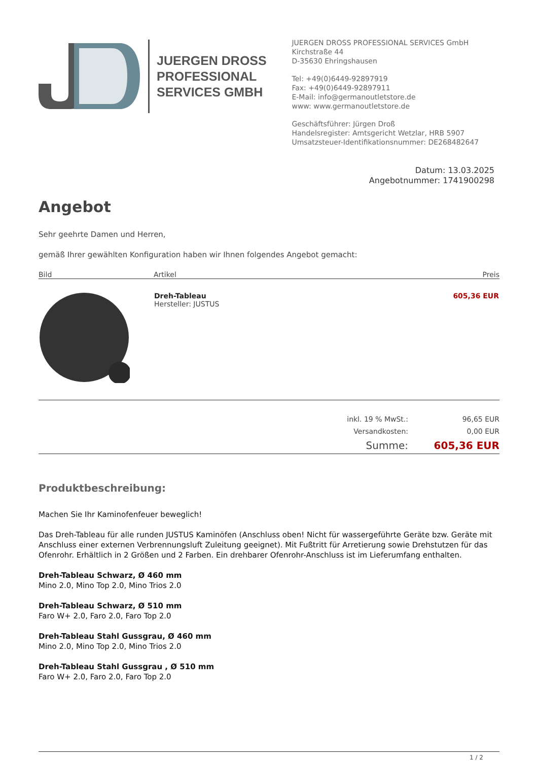JUERGEN DROSS
PROFESSIONAL
SERVICES GMBH
JUERGEN DROSS PROFESSIONAL SERVICES GmbH
Kirchstraße 44
D-35630 Ehringshausen
Tel: +49(0)6449-92897919
Fax: +49(0)6449-92897911
E-Mail: info@germanoutletstore.de
www: www.germanoutletstore.de
Geschäftsführer: Jürgen Droß
Handelsregister: Amtsgericht Wetzlar, HRB 5907
Umsatzsteuer-Identifikationsnummer: DE268482647
Datum: 13.03.2025
Angebotnummer: 1741900298
Angebot
Sehr geehrte Damen und Herren,
gemäß Ihrer gewählten Konfiguration haben wir Ihnen folgendes Angebot gemacht:
| Bild | Artikel | Preis |
| --- | --- | --- |
| | Dreh-Tableau Hersteller: JUSTUS | 605,36 EUR |
| inkl. 19 % MwSt.: | 96,65 EUR |
| Versandkosten: | 0,00 EUR |
| Summe: | 605,36 EUR |
Produktbeschreibung:
Machen Sie Ihr Kaminofenfeuer beweglich!
Das Dreh-Tableau für alle runden JUSTUS Kaminöfen (Anschluss oben! Nicht für wassergeführte Geräte bzw. Geräte mit Anschluss einer externen Verbrennungsluft Zuleitung geeignet). Mit Fußtritt für Arretierung sowie Drehstutzen für das Ofenrohr. Erhältlich in 2 Größen und 2 Farben. Ein drehbarer Ofenrohr-Anschluss ist im Lieferumfang enthalten.
Dreh-Tableau Schwarz, Ø 460 mm
Mino 2.0, Mino Top 2.0, Mino Trios 2.0
Dreh-Tableau Schwarz, Ø 510 mm
Faro W+ 2.0, Faro 2.0, Faro Top 2.0
Dreh-Tableau Stahl Gussgrau, Ø 460 mm
Mino 2.0, Mino Top 2.0, Mino Trios 2.0
Dreh-Tableau Stahl Gussgrau , Ø 510 mm
Faro W+ 2.0, Faro 2.0, Faro Top 2.0
1 / 2